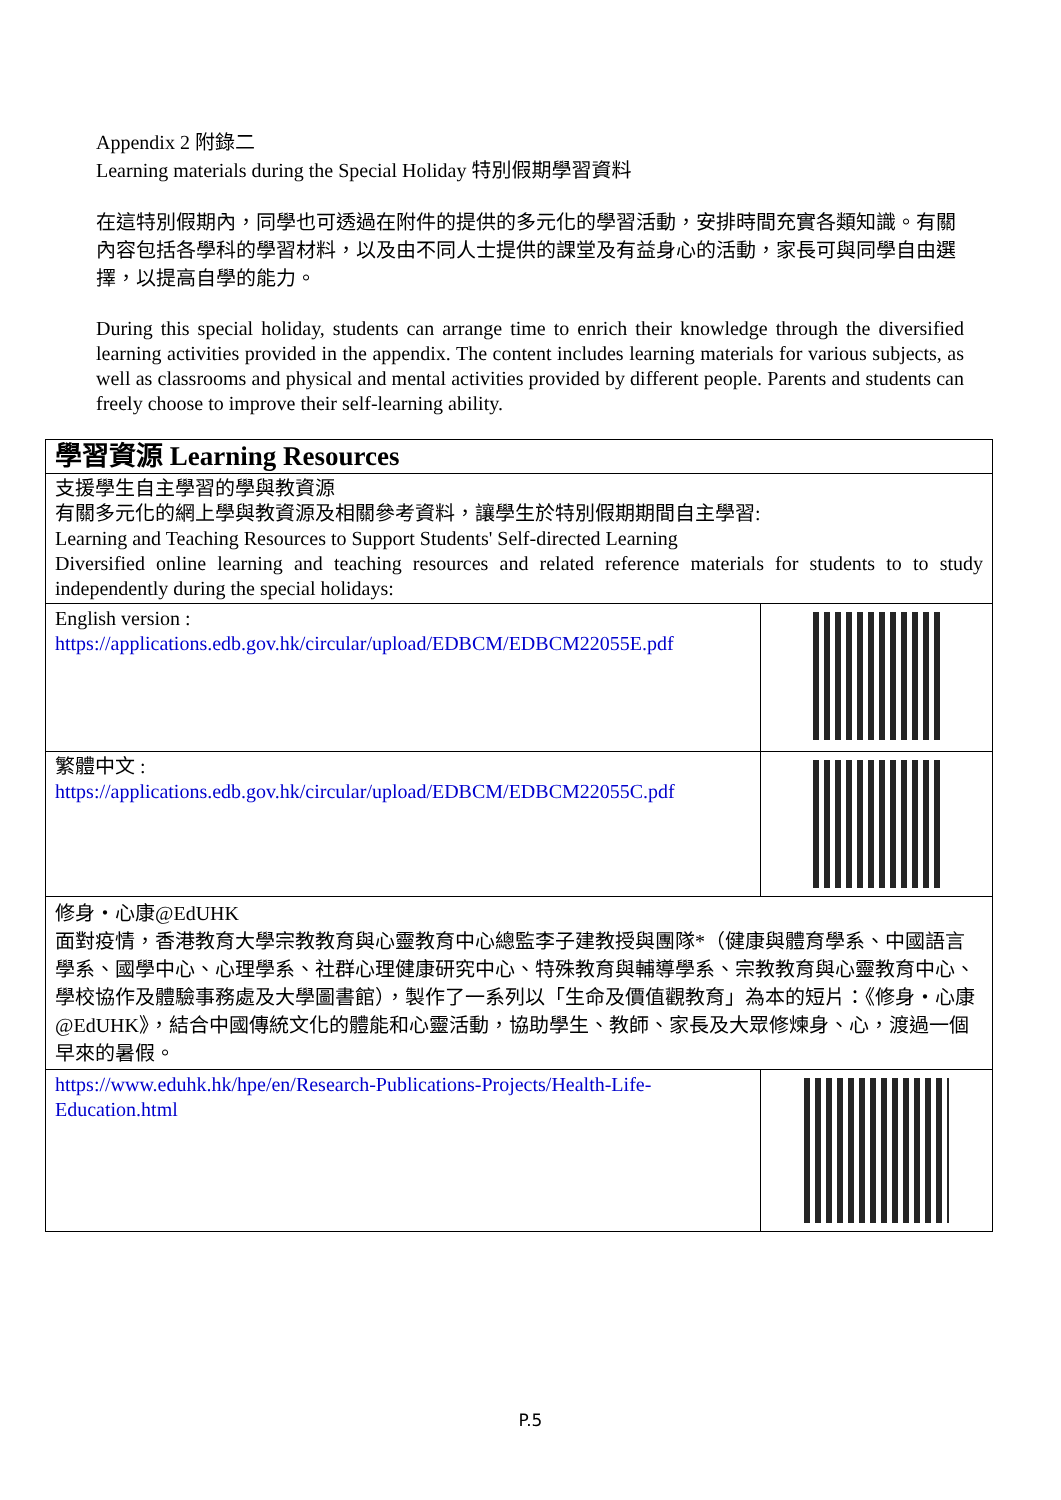Appendix 2 附錄二
Learning materials during the Special Holiday 特別假期學習資料
在這特別假期內，同學也可透過在附件的提供的多元化的學習活動，安排時間充實各類知識。有關內容包括各學科的學習材料，以及由不同人士提供的課堂及有益身心的活動，家長可與同學自由選擇，以提高自學的能力。
During this special holiday, students can arrange time to enrich their knowledge through the diversified learning activities provided in the appendix. The content includes learning materials for various subjects, as well as classrooms and physical and mental activities provided by different people. Parents and students can freely choose to improve their self-learning ability.
| 學習資源 Learning Resources | |
| 支援學生自主學習的學與教資源 有關多元化的網上學與教資源及相關參考資料，讓學生於特別假期期間自主學習: Learning and Teaching Resources to Support Students' Self-directed Learning Diversified online learning and teaching resources and related reference materials for students to to study independently during the special holidays: | |
| English version : https://applications.edb.gov.hk/circular/upload/EDBCM/EDBCM22055E.pdf | |
| 繁體中文 : https://applications.edb.gov.hk/circular/upload/EDBCM/EDBCM22055C.pdf | |
| 修身・心康@EdUHK 面對疫情，香港教育大學宗教教育與心靈教育中心總監李子建教授與團隊*（健康與體育學系、中國語言學系、國學中心、心理學系、社群心理健康研究中心、特殊教育與輔導學系、宗教教育與心靈教育中心、學校協作及體驗事務處及大學圖書館），製作了一系列以「生命及價值觀教育」為本的短片：《修身・心康@EdUHK》，結合中國傳統文化的體能和心靈活動，協助學生、教師、家長及大眾修煉身、心，渡過一個早來的暑假。 | |
| https://www.eduhk.hk/hpe/en/Research-Publications-Projects/Health-Life-Education.html | |
P.5